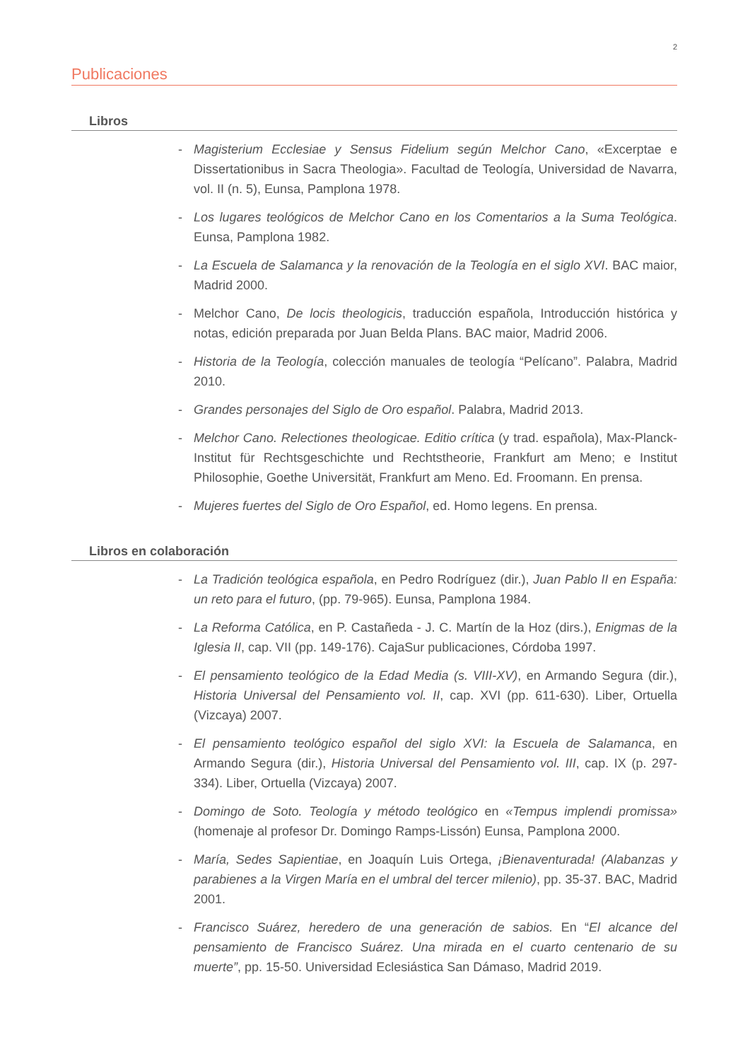2
Publicaciones
Libros
- Magisterium Ecclesiae y Sensus Fidelium según Melchor Cano, «Excerptae e Dissertationibus in Sacra Theologia». Facultad de Teología, Universidad de Navarra, vol. II (n. 5), Eunsa, Pamplona 1978.
- Los lugares teológicos de Melchor Cano en los Comentarios a la Suma Teológica. Eunsa, Pamplona 1982.
- La Escuela de Salamanca y la renovación de la Teología en el siglo XVI. BAC maior, Madrid 2000.
- Melchor Cano, De locis theologicis, traducción española, Introducción histórica y notas, edición preparada por Juan Belda Plans. BAC maior, Madrid 2006.
- Historia de la Teología, colección manuales de teología “Pelícano”. Palabra, Madrid 2010.
- Grandes personajes del Siglo de Oro español. Palabra, Madrid 2013.
- Melchor Cano. Relectiones theologicae. Editio crítica (y trad. española), Max-Planck-Institut für Rechtsgeschichte und Rechtstheorie, Frankfurt am Meno; e Institut Philosophie, Goethe Universität, Frankfurt am Meno. Ed. Froomann. En prensa.
- Mujeres fuertes del Siglo de Oro Español, ed. Homo legens. En prensa.
Libros en colaboración
- La Tradición teológica española, en Pedro Rodríguez (dir.), Juan Pablo II en España: un reto para el futuro, (pp. 79-965). Eunsa, Pamplona 1984.
- La Reforma Católica, en P. Castañeda - J. C. Martín de la Hoz (dirs.), Enigmas de la Iglesia II, cap. VII (pp. 149-176). CajaSur publicaciones, Córdoba 1997.
- El pensamiento teológico de la Edad Media (s. VIII-XV), en Armando Segura (dir.), Historia Universal del Pensamiento vol. II, cap. XVI (pp. 611-630). Liber, Ortuella (Vizcaya) 2007.
- El pensamiento teológico español del siglo XVI: la Escuela de Salamanca, en Armando Segura (dir.), Historia Universal del Pensamiento vol. III, cap. IX (p. 297-334). Liber, Ortuella (Vizcaya) 2007.
- Domingo de Soto. Teología y método teológico en «Tempus implendi promissa» (homenaje al profesor Dr. Domingo Ramps-Lissón) Eunsa, Pamplona 2000.
- María, Sedes Sapientiae, en Joaquín Luis Ortega, ¡Bienaventurada! (Alabanzas y parabienes a la Virgen María en el umbral del tercer milenio), pp. 35-37. BAC, Madrid 2001.
- Francisco Suárez, heredero de una generación de sabios. En “El alcance del pensamiento de Francisco Suárez. Una mirada en el cuarto centenario de su muerte”, pp. 15-50. Universidad Eclesiástica San Dámaso, Madrid 2019.